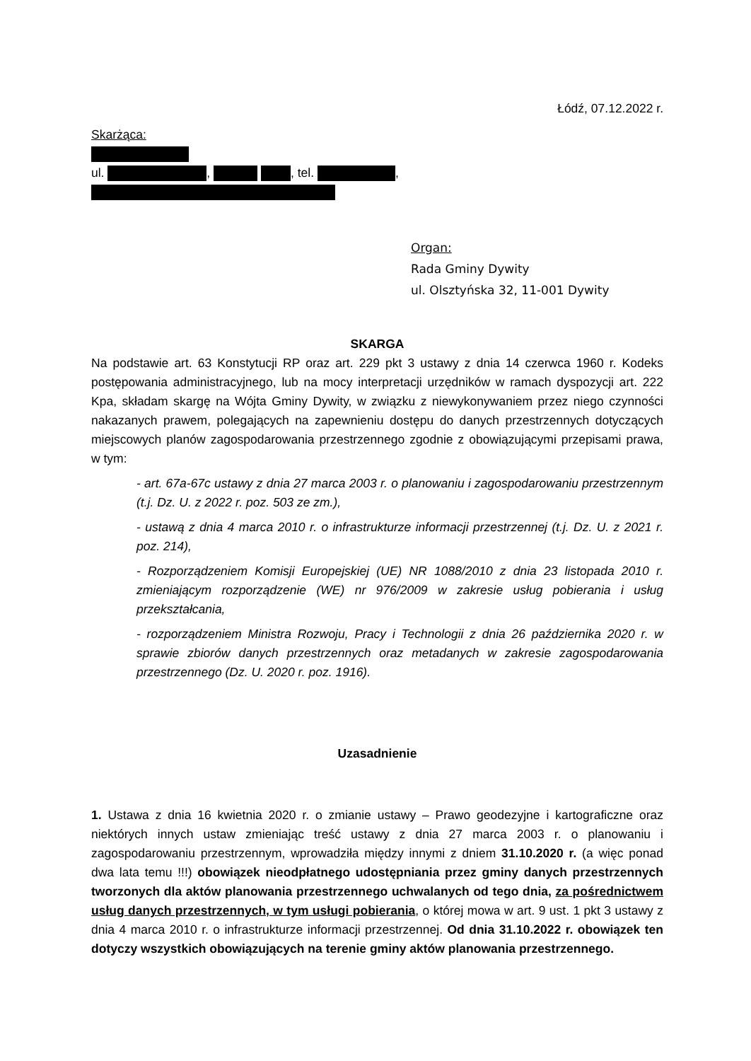Łódź, 07.12.2022 r.
Skarżąca:
ul. , , tel. ,
Organ:
Rada Gminy Dywity
ul. Olsztyńska 32, 11-001 Dywity
SKARGA
Na podstawie art. 63 Konstytucji RP oraz art. 229 pkt 3 ustawy z dnia 14 czerwca 1960 r. Kodeks postępowania administracyjnego, lub na mocy interpretacji urzędników w ramach dyspozycji art. 222 Kpa, składam skargę na Wójta Gminy Dywity, w związku z niewykonywaniem przez niego czynności nakazanych prawem, polegających na zapewnieniu dostępu do danych przestrzennych dotyczących miejscowych planów zagospodarowania przestrzennego zgodnie z obowiązującymi przepisami prawa, w tym:
- art. 67a-67c ustawy z dnia 27 marca 2003 r. o planowaniu i zagospodarowaniu przestrzennym (t.j. Dz. U. z 2022 r. poz. 503 ze zm.),
- ustawą z dnia 4 marca 2010 r. o infrastrukturze informacji przestrzennej (t.j. Dz. U. z 2021 r. poz. 214),
- Rozporządzeniem Komisji Europejskiej (UE) NR 1088/2010 z dnia 23 listopada 2010 r. zmieniającym rozporządzenie (WE) nr 976/2009 w zakresie usług pobierania i usług przekształcania,
- rozporządzeniem Ministra Rozwoju, Pracy i Technologii z dnia 26 października 2020 r. w sprawie zbiorów danych przestrzennych oraz metadanych w zakresie zagospodarowania przestrzennego (Dz. U. 2020 r. poz. 1916).
Uzasadnienie
1. Ustawa z dnia 16 kwietnia 2020 r. o zmianie ustawy – Prawo geodezyjne i kartograficzne oraz niektórych innych ustaw zmieniając treść ustawy z dnia 27 marca 2003 r. o planowaniu i zagospodarowaniu przestrzennym, wprowadziła między innymi z dniem 31.10.2020 r. (a więc ponad dwa lata temu !!!) obowiązek nieodpłatnego udostępniania przez gminy danych przestrzennych tworzonych dla aktów planowania przestrzennego uchwalanych od tego dnia, za pośrednictwem usług danych przestrzennych, w tym usługi pobierania, o której mowa w art. 9 ust. 1 pkt 3 ustawy z dnia 4 marca 2010 r. o infrastrukturze informacji przestrzennej. Od dnia 31.10.2022 r. obowiązek ten dotyczy wszystkich obowiązujących na terenie gminy aktów planowania przestrzennego.